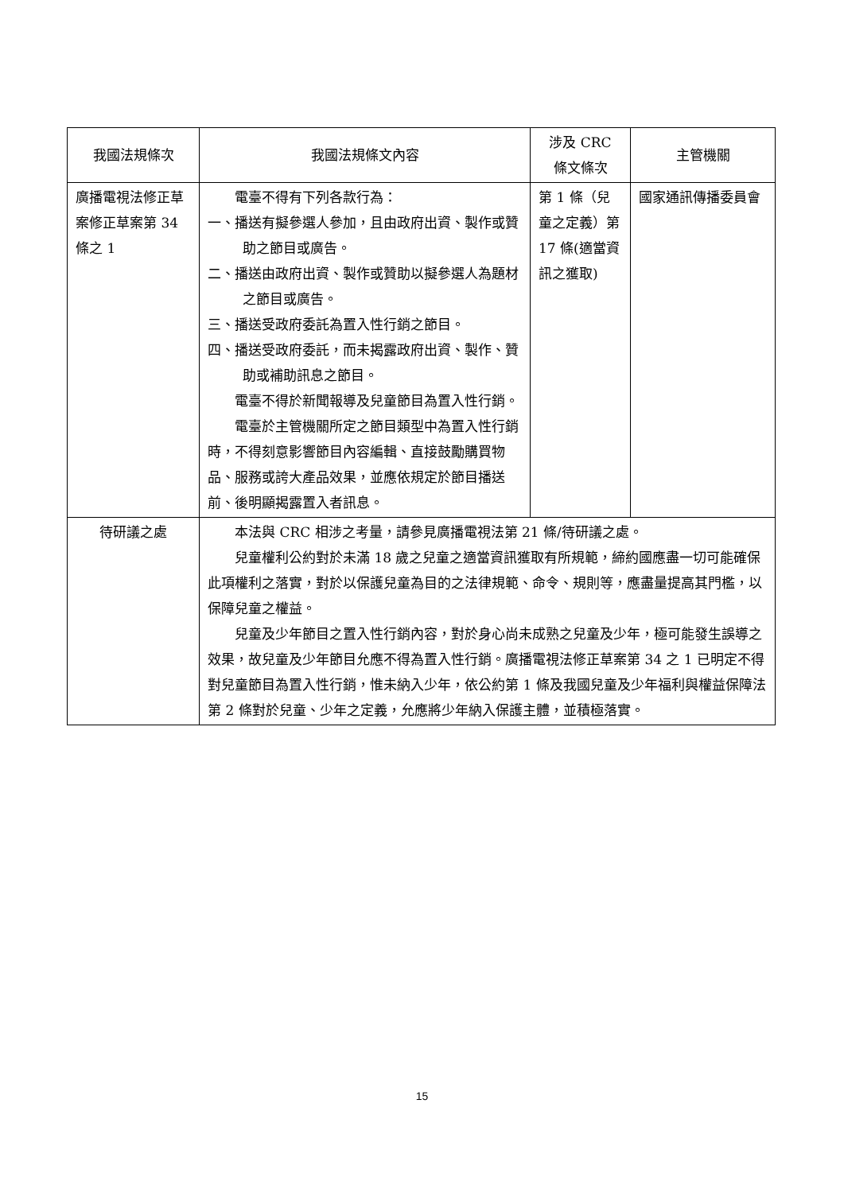| 我國法規條次 | 我國法規條文內容 | 涉及 CRC 條文條次 | 主管機關 |
| --- | --- | --- | --- |
| 廣播電視法修正草案修正草案第 34 條之 1 | 電臺不得有下列各款行為： 一、播送有擬參選人參加，且由政府出資、製作或贊助之節目或廣告。 二、播送由政府出資、製作或贊助以擬參選人為題材之節目或廣告。 三、播送受政府委託為置入性行銷之節目。 四、播送受政府委託，而未揭露政府出資、製作、贊助或補助訊息之節目。 電臺不得於新聞報導及兒童節目為置入性行銷。 電臺於主管機關所定之節目類型中為置入性行銷時，不得刻意影響節目內容編輯、直接鼓勵購買物品、服務或誇大產品效果，並應依規定於節目播送前、後明顯揭露置入者訊息。 | 第 1 條（兒童之定義）第 17 條(適當資訊之獲取) | 國家通訊傳播委員會 |
| 待研議之處 | 本法與 CRC 相涉之考量，請參見廣播電視法第 21 條/待研議之處。 兒童權利公約對於未滿 18 歲之兒童之適當資訊獲取有所規範，締約國應盡一切可能確保此項權利之落實，對於以保護兒童為目的之法律規範、命令、規則等，應盡量提高其門檻，以保障兒童之權益。 兒童及少年節目之置入性行銷內容，對於身心尚未成熟之兒童及少年，極可能發生誤導之效果，故兒童及少年節目允應不得為置入性行銷。廣播電視法修正草案第 34 之 1 已明定不得對兒童節目為置入性行銷，惟未納入少年，依公約第 1 條及我國兒童及少年福利與權益保障法第 2 條對於兒童、少年之定義，允應將少年納入保護主體，並積極落實。 | | |
15